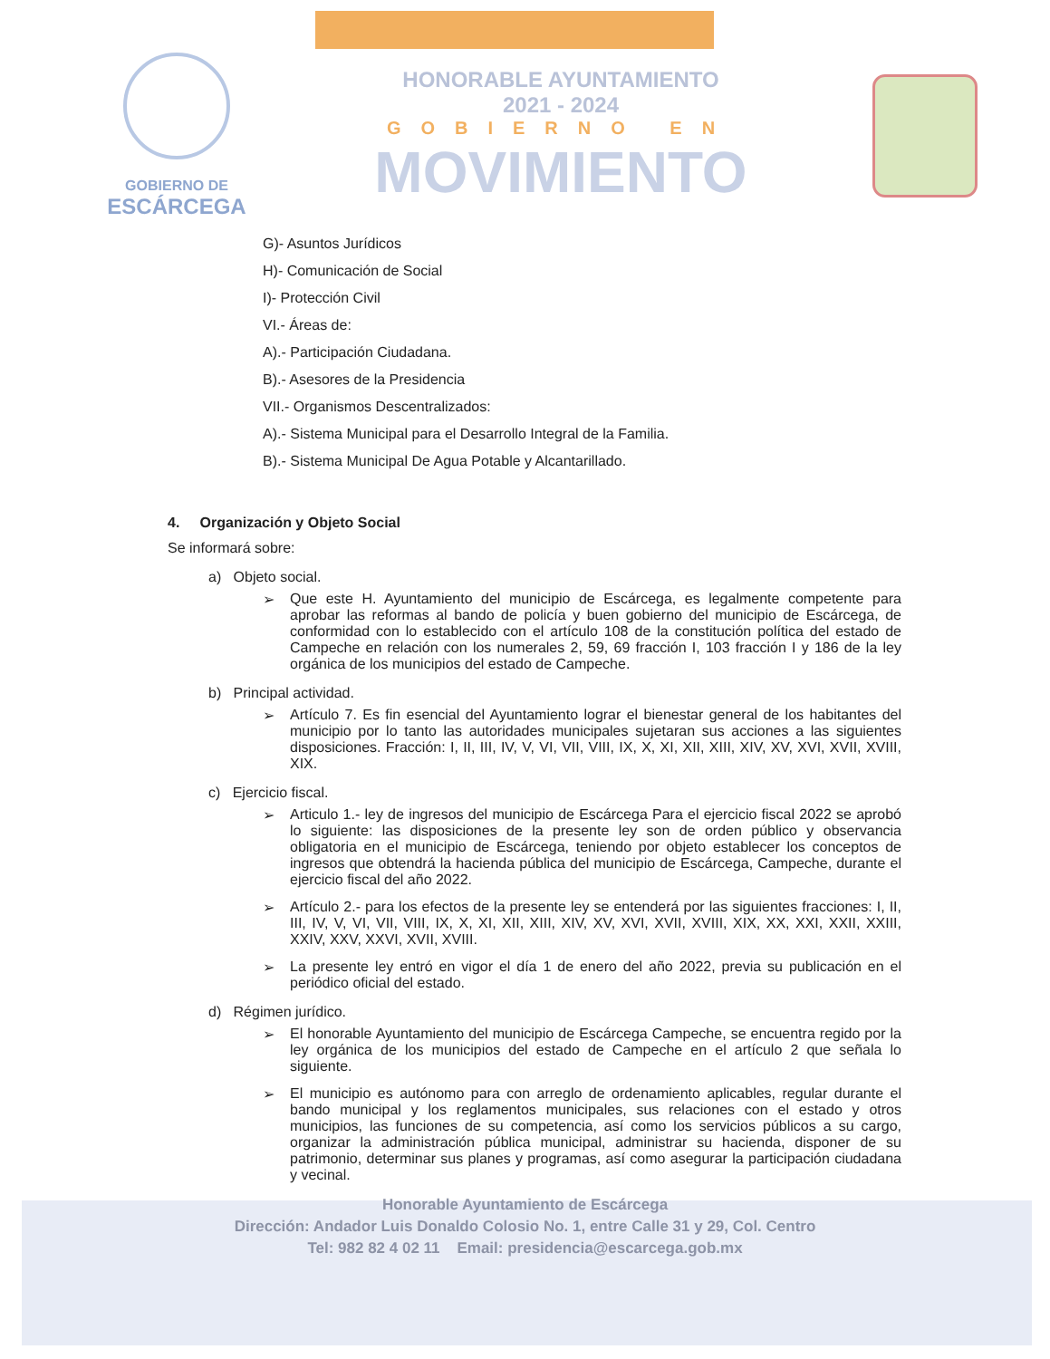GOBIERNO DE
ESCÁRCEGA
HONORABLE AYUNTAMIENTO
2021 - 2024
GOBIERNO EN
MOVIMIENTO
G)- Asuntos Jurídicos
H)- Comunicación de Social
I)- Protección Civil
VI.- Áreas de:
A).- Participación Ciudadana.
B).- Asesores de la Presidencia
VII.- Organismos Descentralizados:
A).- Sistema Municipal para el Desarrollo Integral de la Familia.
B).- Sistema Municipal De Agua Potable y Alcantarillado.
4. Organización y Objeto Social
Se informará sobre:
a) Objeto social.
➢ Que este H. Ayuntamiento del municipio de Escárcega, es legalmente competente para aprobar las reformas al bando de policía y buen gobierno del municipio de Escárcega, de conformidad con lo establecido con el artículo 108 de la constitución política del estado de Campeche en relación con los numerales 2, 59, 69 fracción I, 103 fracción I y 186 de la ley orgánica de los municipios del estado de Campeche.
b) Principal actividad.
➢ Artículo 7. Es fin esencial del Ayuntamiento lograr el bienestar general de los habitantes del municipio por lo tanto las autoridades municipales sujetaran sus acciones a las siguientes disposiciones. Fracción: I, II, III, IV, V, VI, VII, VIII, IX, X, XI, XII, XIII, XIV, XV, XVI, XVII, XVIII, XIX.
c) Ejercicio fiscal.
➢ Articulo 1.- ley de ingresos del municipio de Escárcega Para el ejercicio fiscal 2022 se aprobó lo siguiente: las disposiciones de la presente ley son de orden público y observancia obligatoria en el municipio de Escárcega, teniendo por objeto establecer los conceptos de ingresos que obtendrá la hacienda pública del municipio de Escárcega, Campeche, durante el ejercicio fiscal del año 2022.
➢ Artículo 2.- para los efectos de la presente ley se entenderá por las siguientes fracciones: I, II, III, IV, V, VI, VII, VIII, IX, X, XI, XII, XIII, XIV, XV, XVI, XVII, XVIII, XIX, XX, XXI, XXII, XXIII, XXIV, XXV, XXVI, XVII, XVIII.
➢ La presente ley entró en vigor el día 1 de enero del año 2022, previa su publicación en el periódico oficial del estado.
d) Régimen jurídico.
➢ El honorable Ayuntamiento del municipio de Escárcega Campeche, se encuentra regido por la ley orgánica de los municipios del estado de Campeche en el artículo 2 que señala lo siguiente.
➢ El municipio es autónomo para con arreglo de ordenamiento aplicables, regular durante el bando municipal y los reglamentos municipales, sus relaciones con el estado y otros municipios, las funciones de su competencia, así como los servicios públicos a su cargo, organizar la administración pública municipal, administrar su hacienda, disponer de su patrimonio, determinar sus planes y programas, así como asegurar la participación ciudadana y vecinal.
Honorable Ayuntamiento de Escárcega
Dirección: Andador Luis Donaldo Colosio No. 1, entre Calle 31 y 29, Col. Centro
Tel: 982 82 4 02 11 Email: presidencia@escarcega.gob.mx